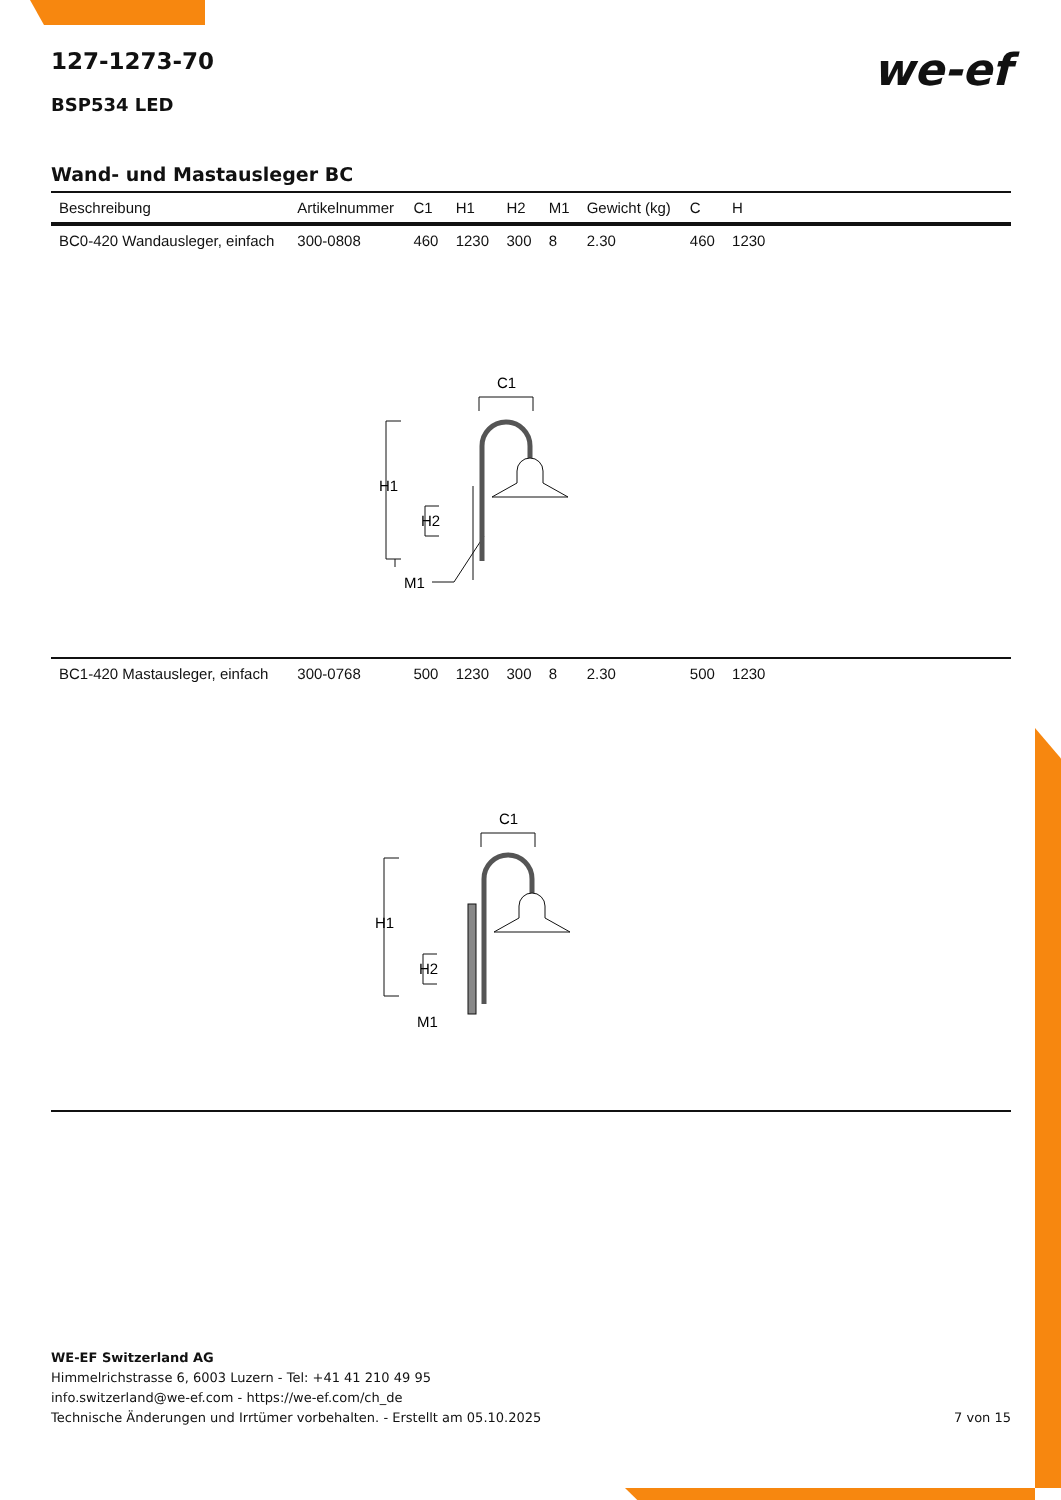we-ef
127-1273-70
BSP534 LED
Wand- und Mastausleger BC
| Beschreibung | Artikelnummer | C1 | H1 | H2 | M1 | Gewicht (kg) | C | H | |
| --- | --- | --- | --- | --- | --- | --- | --- | --- | --- |
| BC0-420 Wandausleger, einfach | 300-0808 | 460 | 1230 | 300 | 8 | 2.30 | 460 | 1230 | |
| C1 H1 H2 M1 | | | | | | | | | |
| BC1-420 Mastausleger, einfach | 300-0768 | 500 | 1230 | 300 | 8 | 2.30 | 500 | 1230 | |
| C1 H1 H2 M1 | | | | | | | | | |
WE-EF Switzerland AG
Himmelrichstrasse 6, 6003 Luzern - Tel: +41 41 210 49 95
info.switzerland@we-ef.com - https://we-ef.com/ch_de
Technische Änderungen und Irrtümer vorbehalten. - Erstellt am 05.10.2025
7 von 15